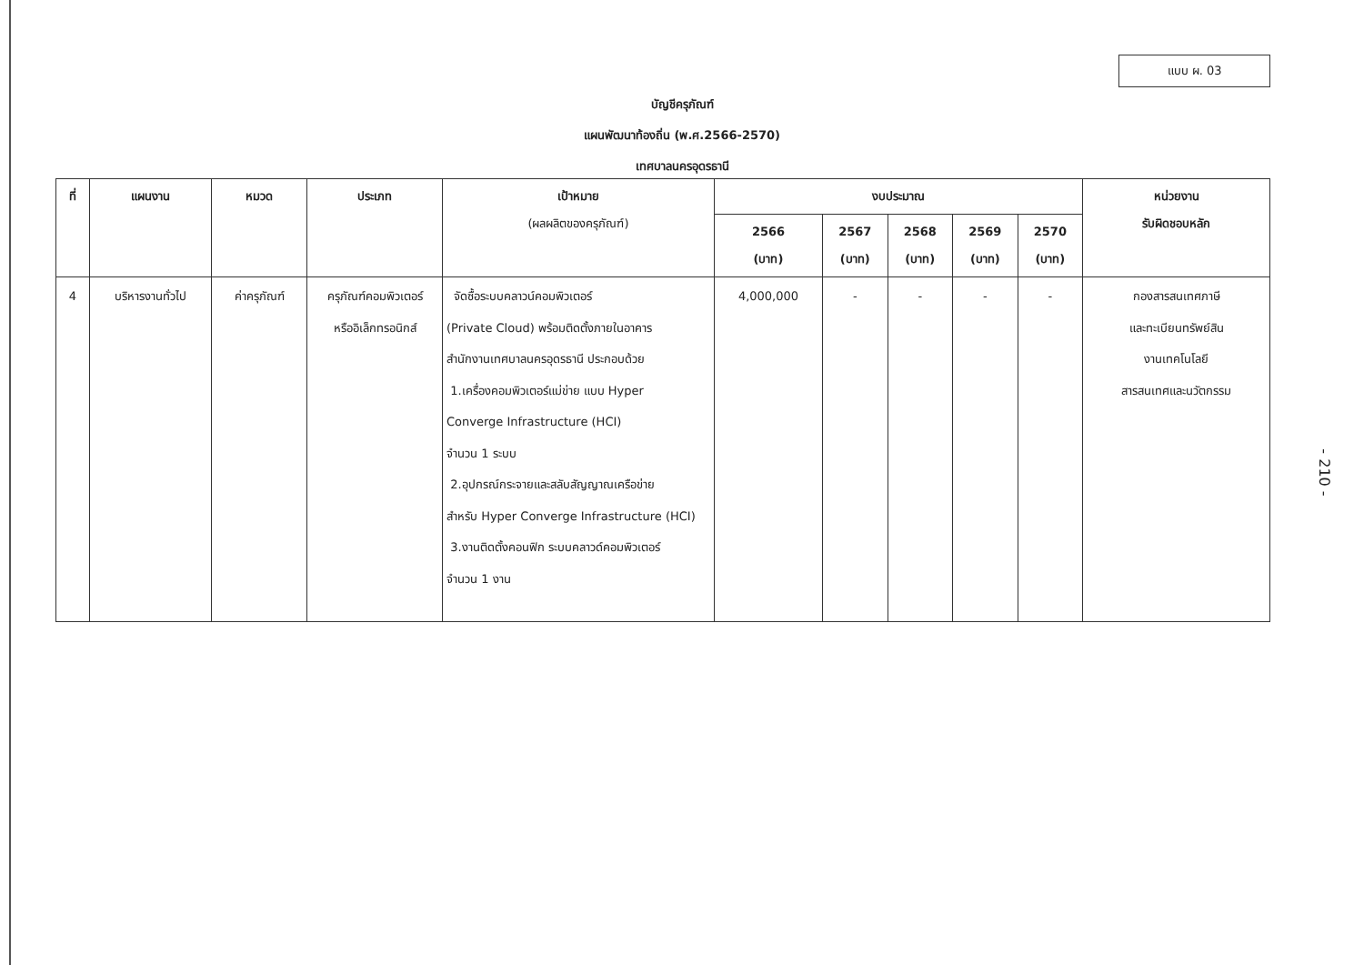แบบ ผ. 03
บัญชีครุภัณฑ์
แผนพัฒนาท้องถิ่น (พ.ศ.2566-2570)
เทศบาลนครอุดรธานี
| ที่ | แผนงาน | หมวด | ประเภท | เป้าหมาย (ผลผลิตของครุภัณฑ์) | งบประมาณ | | | | | หน่วยงาน รับผิดชอบหลัก |
| --- | --- | --- | --- | --- | --- | --- | --- | --- | --- | --- |
| | | | | | 2566 (บาท) | 2567 (บาท) | 2568 (บาท) | 2569 (บาท) | 2570 (บาท) | |
| 4 | บริหารงานทั่วไป | ค่าครุภัณฑ์ | ครุภัณฑ์คอมพิวเตอร์ หรืออิเล็กทรอนิกส์ | จัดซื้อระบบคลาวน์คอมพิวเตอร์ (Private Cloud) พร้อมติดตั้งภายในอาคาร สำนักงานเทศบาลนครอุดรธานี ประกอบด้วย 1.เครื่องคอมพิวเตอร์แม่ข่าย แบบ Hyper Converge Infrastructure (HCI) จำนวน 1 ระบบ 2.อุปกรณ์กระจายและสลับสัญญาณเครือข่าย สำหรับ Hyper Converge Infrastructure (HCI) 3.งานติดตั้งคอนฟิก ระบบคลาวด์คอมพิวเตอร์ จำนวน 1 งาน | 4,000,000 | - | - | - | - | กองสารสนเทศภาษี และทะเบียนทรัพย์สิน งานเทคโนโลยี สารสนเทศและนวัตกรรม |
- 210 -